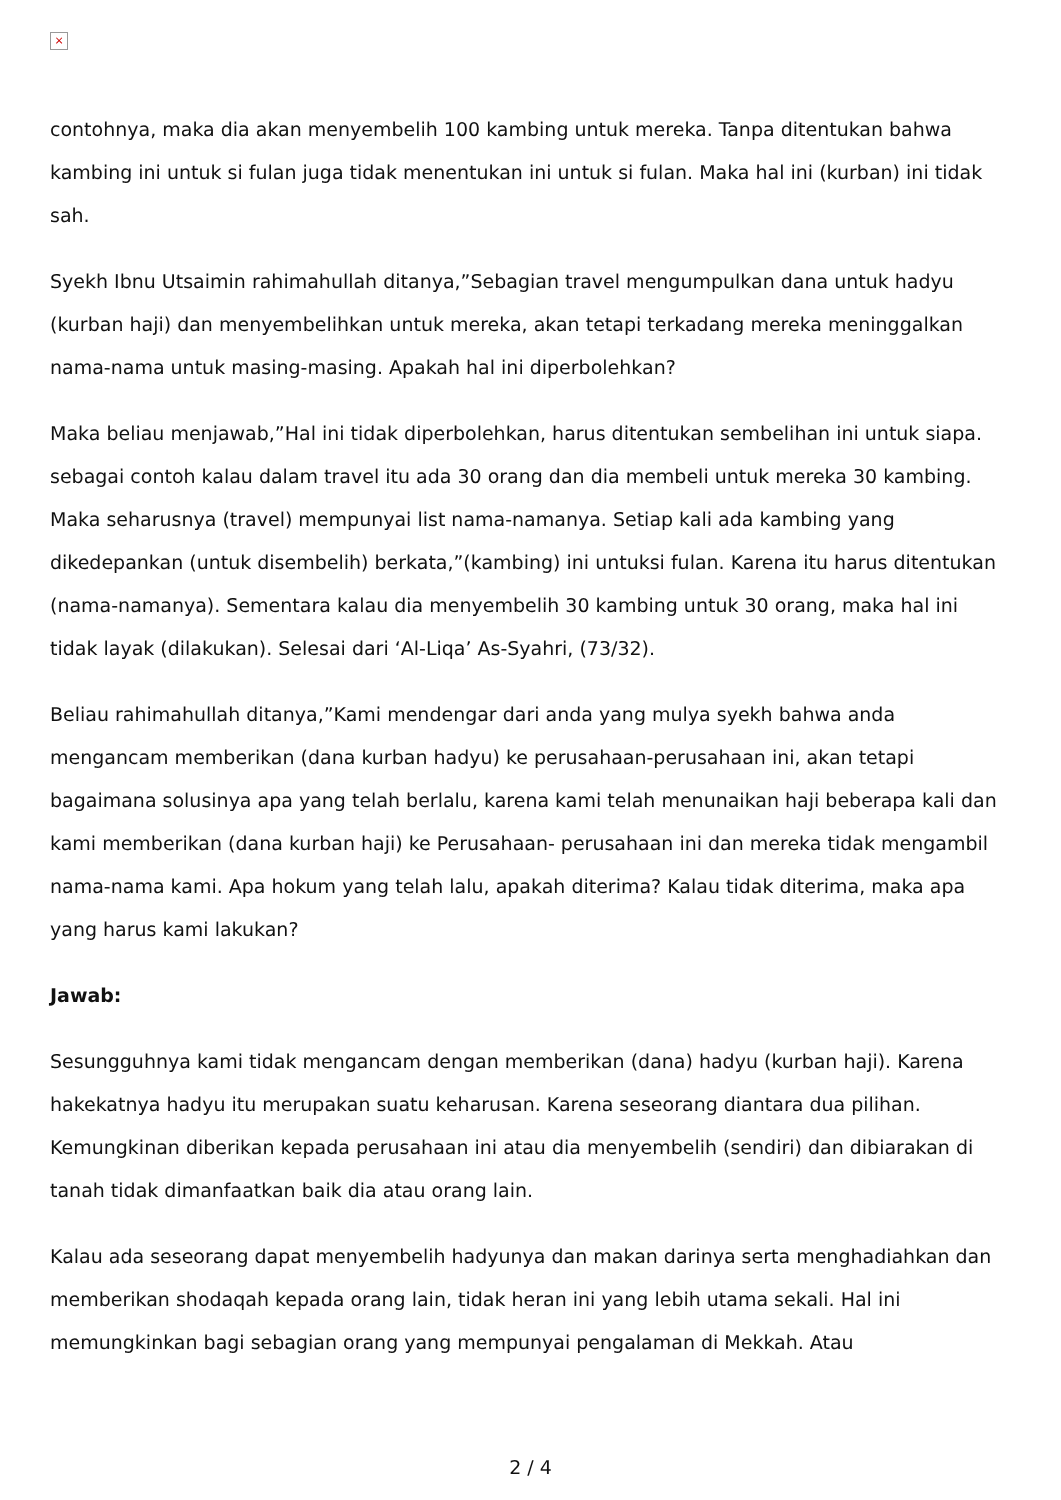×
contohnya, maka dia akan menyembelih 100 kambing untuk mereka. Tanpa ditentukan bahwa kambing ini untuk si fulan juga tidak menentukan ini untuk si fulan. Maka hal ini (kurban) ini tidak sah.
Syekh Ibnu Utsaimin rahimahullah ditanya,”Sebagian travel mengumpulkan dana untuk hadyu (kurban haji) dan menyembelihkan untuk mereka, akan tetapi terkadang mereka meninggalkan nama-nama untuk masing-masing. Apakah hal ini diperbolehkan?
Maka beliau menjawab,”Hal ini tidak diperbolehkan, harus ditentukan sembelihan ini untuk siapa. sebagai contoh kalau dalam travel itu ada 30 orang dan dia membeli untuk mereka 30 kambing. Maka seharusnya (travel) mempunyai list nama-namanya. Setiap kali ada kambing yang dikedepankan (untuk disembelih) berkata,”(kambing) ini untuksi fulan. Karena itu harus ditentukan (nama-namanya). Sementara kalau dia menyembelih 30 kambing untuk 30 orang, maka hal ini tidak layak (dilakukan). Selesai dari ‘Al-Liqa’ As-Syahri, (73/32).
Beliau rahimahullah ditanya,”Kami mendengar dari anda yang mulya syekh bahwa anda mengancam memberikan (dana kurban hadyu) ke perusahaan-perusahaan ini, akan tetapi bagaimana solusinya apa yang telah berlalu, karena kami telah menunaikan haji beberapa kali dan kami memberikan (dana kurban haji) ke Perusahaan- perusahaan ini dan mereka tidak mengambil nama-nama kami. Apa hokum yang telah lalu, apakah diterima? Kalau tidak diterima, maka apa yang harus kami lakukan?
Jawab:
Sesungguhnya kami tidak mengancam dengan memberikan (dana) hadyu (kurban haji). Karena hakekatnya hadyu itu merupakan suatu keharusan. Karena seseorang diantara dua pilihan. Kemungkinan diberikan kepada perusahaan ini atau dia menyembelih (sendiri) dan dibiarakan di tanah tidak dimanfaatkan baik dia atau orang lain.
Kalau ada seseorang dapat menyembelih hadyunya dan makan darinya serta menghadiahkan dan memberikan shodaqah kepada orang lain, tidak heran ini yang lebih utama sekali. Hal ini memungkinkan bagi sebagian orang yang mempunyai pengalaman di Mekkah. Atau
2 / 4